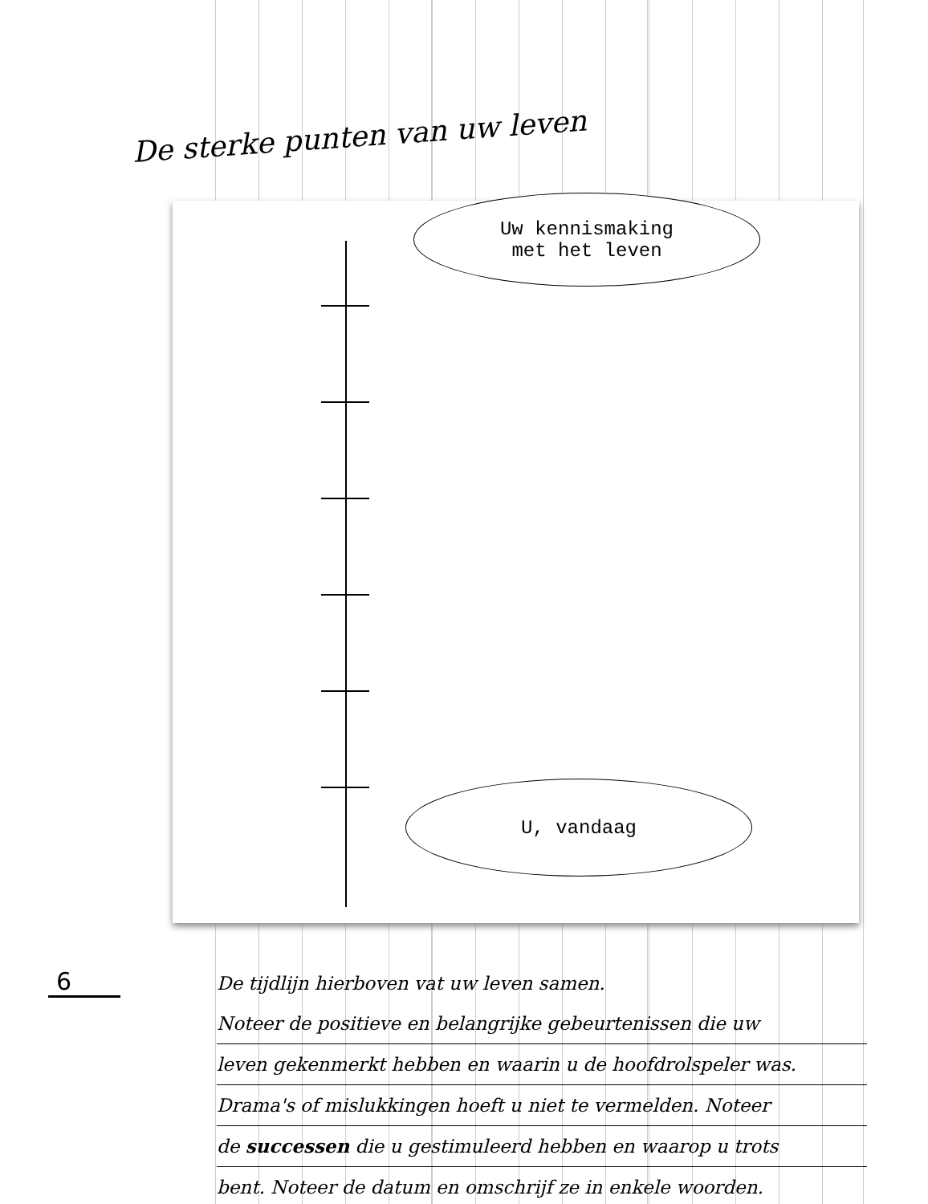De sterke punten van uw leven
Uw kennismaking
met het leven
U, vandaag
De tijdlijn hierboven vat uw leven samen.
Noteer de positieve en belangrijke gebeurtenissen die uw
leven gekenmerkt hebben en waarin u de hoofdrolspeler was.
Drama's of mislukkingen hoeft u niet te vermelden. Noteer
de successen die u gestimuleerd hebben en waarop u trots
bent. Noteer de datum en omschrijf ze in enkele woorden.
6